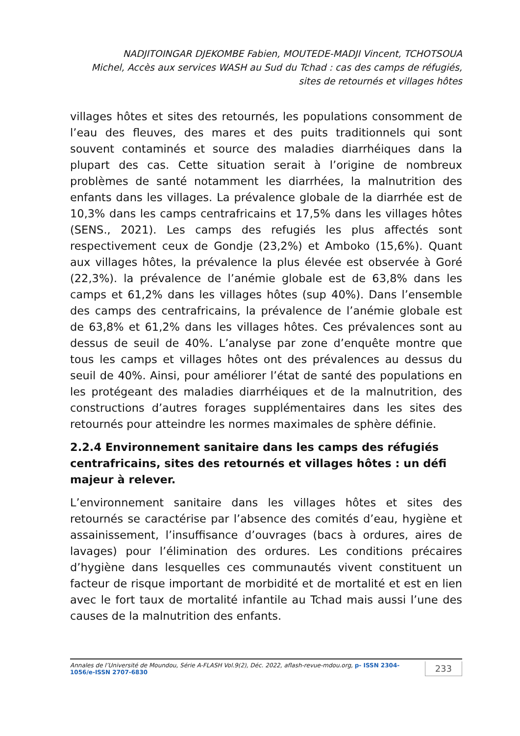NADJITOINGAR DJEKOMBE Fabien, MOUTEDE-MADJI Vincent, TCHOTSOUA
Michel, Accès aux services WASH au Sud du Tchad : cas des camps de réfugiés,
sites de retournés et villages hôtes
villages hôtes et sites des retournés, les populations consomment de l’eau des fleuves, des mares et des puits traditionnels qui sont souvent contaminés et source des maladies diarrhéiques dans la plupart des cas. Cette situation serait à l’origine de nombreux problèmes de santé notamment les diarrhées, la malnutrition des enfants dans les villages. La prévalence globale de la diarrhée est de 10,3% dans les camps centrafricains et 17,5% dans les villages hôtes (SENS., 2021). Les camps des refugiés les plus affectés sont respectivement ceux de Gondje (23,2%) et Amboko (15,6%). Quant aux villages hôtes, la prévalence la plus élevée est observée à Goré (22,3%). la prévalence de l’anémie globale est de 63,8% dans les camps et 61,2% dans les villages hôtes (sup 40%). Dans l’ensemble des camps des centrafricains, la prévalence de l’anémie globale est de 63,8% et 61,2% dans les villages hôtes. Ces prévalences sont au dessus de seuil de 40%. L’analyse par zone d’enquête montre que tous les camps et villages hôtes ont des prévalences au dessus du seuil de 40%. Ainsi, pour améliorer l’état de santé des populations en les protégeant des maladies diarrhéiques et de la malnutrition, des constructions d’autres forages supplémentaires dans les sites des retournés pour atteindre les normes maximales de sphère définie.
2.2.4 Environnement sanitaire dans les camps des réfugiés centrafricains, sites des retournés et villages hôtes : un défi majeur à relever.
L’environnement sanitaire dans les villages hôtes et sites des retournés se caractérise par l’absence des comités d’eau, hygiène et assainissement, l’insuffisance d’ouvrages (bacs à ordures, aires de lavages) pour l’élimination des ordures. Les conditions précaires d’hygiène dans lesquelles ces communautés vivent constituent un facteur de risque important de morbidité et de mortalité et est en lien avec le fort taux de mortalité infantile au Tchad mais aussi l’une des causes de la malnutrition des enfants.
Annales de l’Université de Moundou, Série A-FLASH Vol.9(2), Déc. 2022, aflash-revue-mdou.org, p- ISSN 2304-1056/e-ISSN 2707-6830 233